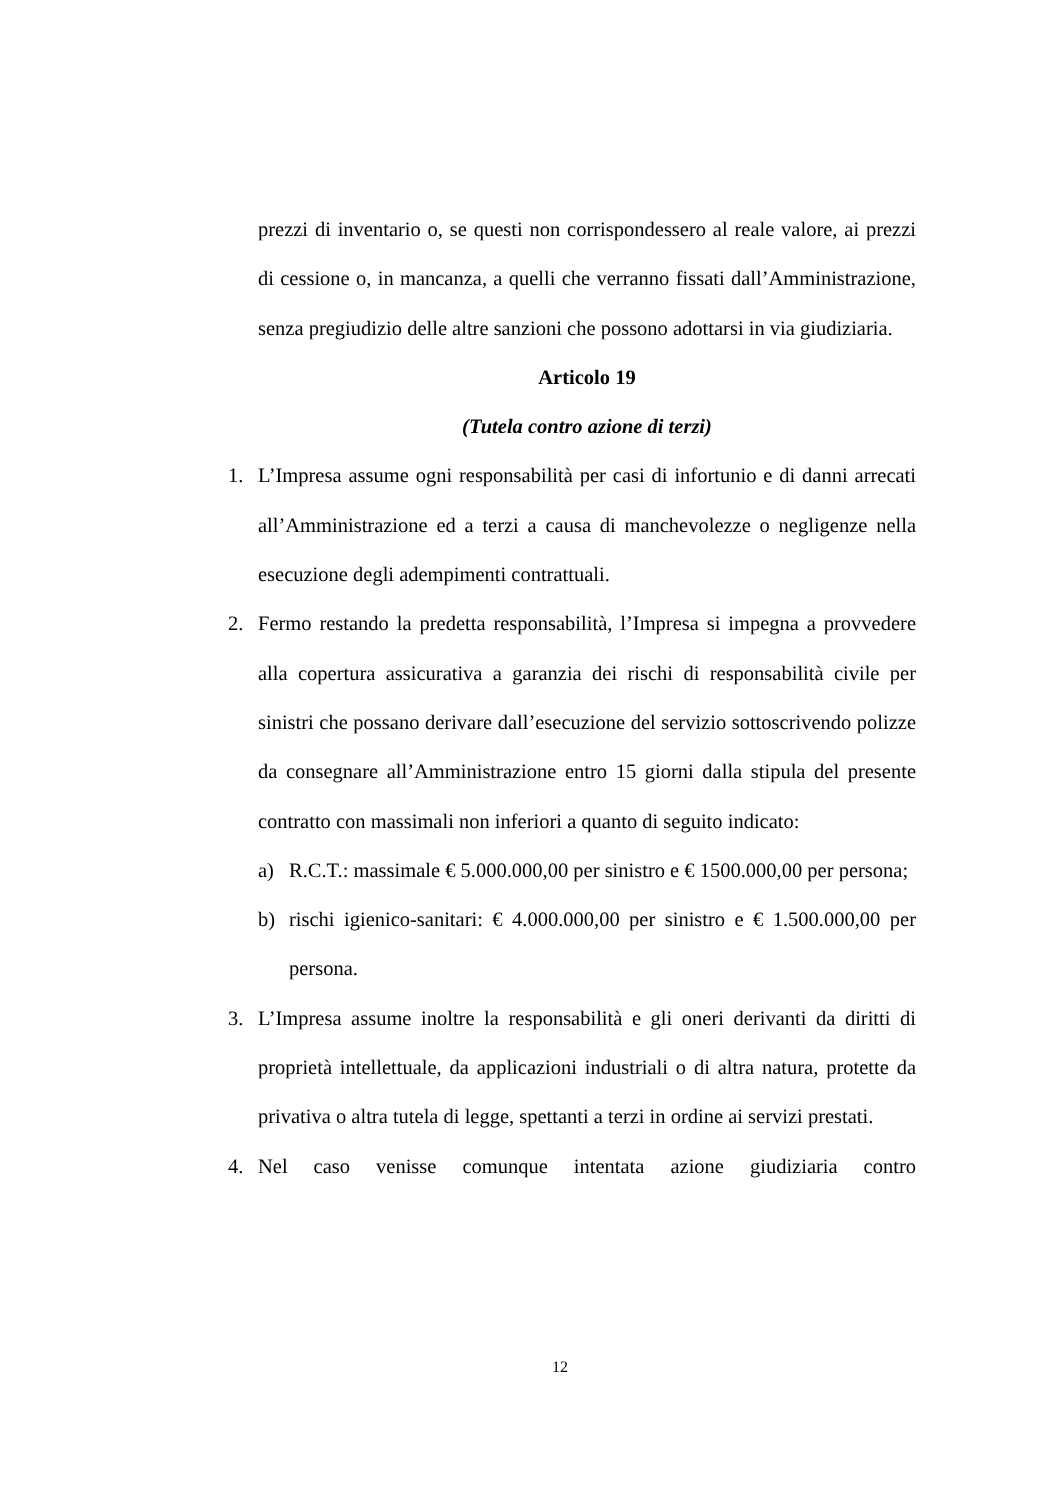prezzi di inventario o, se questi non corrispondessero al reale valore, ai prezzi di cessione o, in mancanza, a quelli che verranno fissati dall’Amministrazione, senza pregiudizio delle altre sanzioni che possono adottarsi in via giudiziaria.
Articolo 19
(Tutela contro azione di terzi)
1. L’Impresa assume ogni responsabilità per casi di infortunio e di danni arrecati all’Amministrazione ed a terzi a causa di manchevolezze o negligenze nella esecuzione degli adempimenti contrattuali.
2. Fermo restando la predetta responsabilità, l’Impresa si impegna a provvedere alla copertura assicurativa a garanzia dei rischi di responsabilità civile per sinistri che possano derivare dall’esecuzione del servizio sottoscrivendo polizze da consegnare all’Amministrazione entro 15 giorni dalla stipula del presente contratto con massimali non inferiori a quanto di seguito indicato:
a) R.C.T.: massimale € 5.000.000,00 per sinistro e € 1500.000,00 per persona;
b) rischi igienico-sanitari: € 4.000.000,00 per sinistro e € 1.500.000,00 per persona.
3. L’Impresa assume inoltre la responsabilità e gli oneri derivanti da diritti di proprietà intellettuale, da applicazioni industriali o di altra natura, protette da privativa o altra tutela di legge, spettanti a terzi in ordine ai servizi prestati.
4. Nel caso venisse comunque intentata azione giudiziaria contro
12